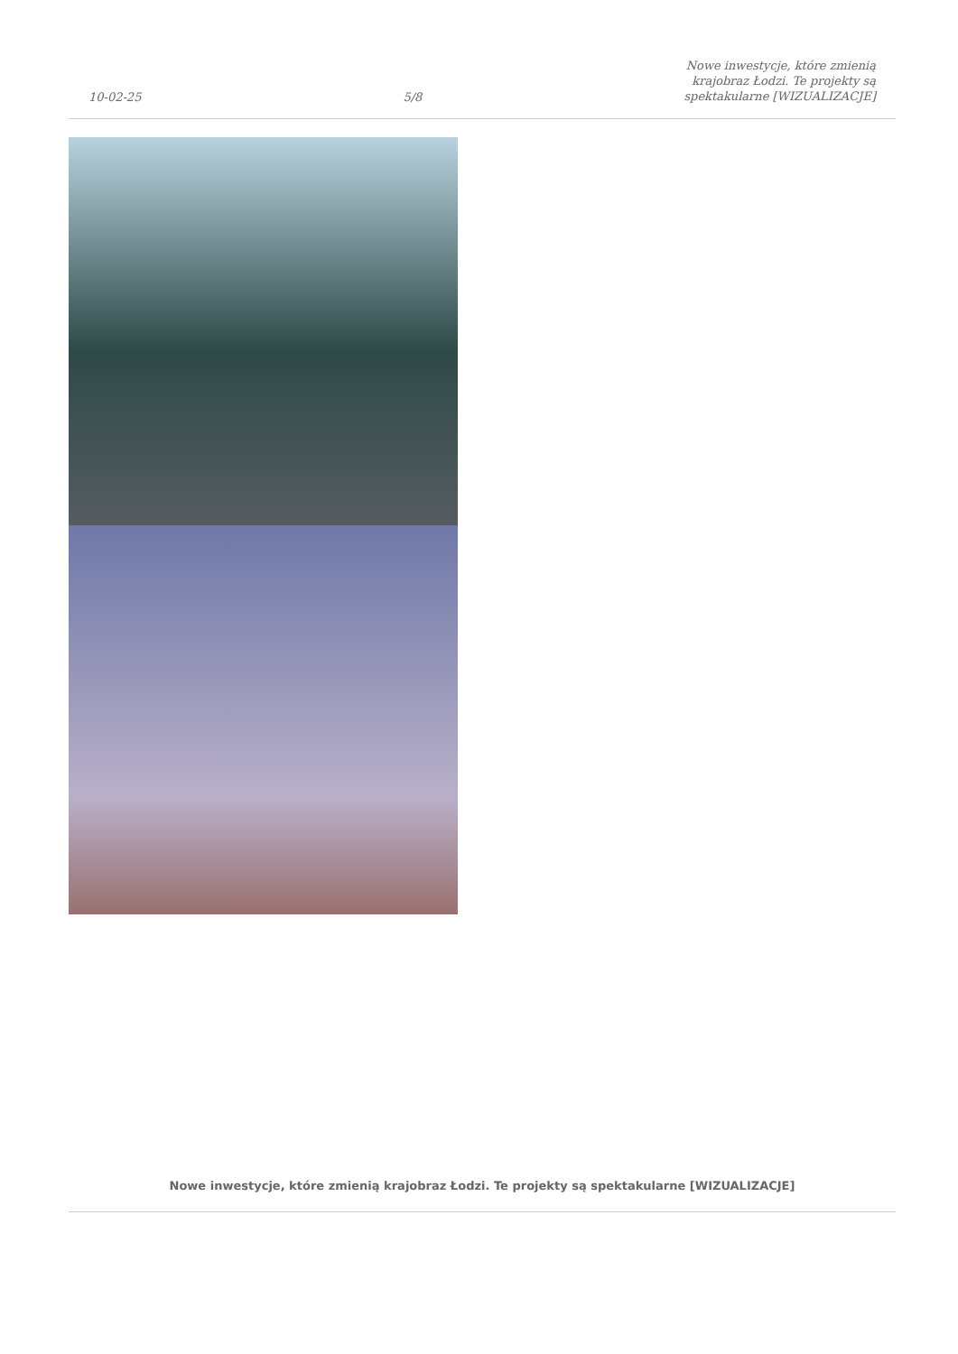10-02-25
5/8
Nowe inwestycje, które zmienią
krajobraz Łodzi. Te projekty są
spektakularne [WIZUALIZACJE]
Nowe inwestycje, które zmienią krajobraz Łodzi. Te projekty są spektakularne [WIZUALIZACJE]